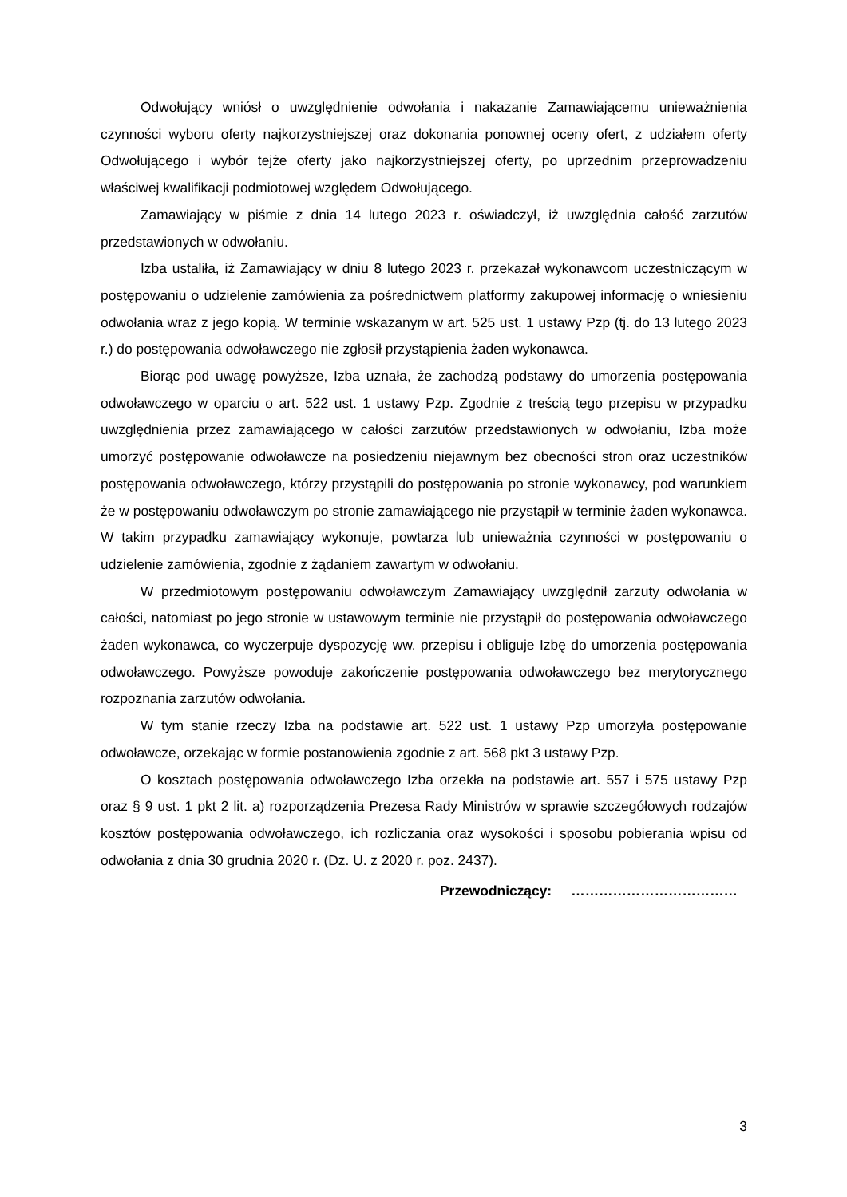Odwołujący wniósł o uwzględnienie odwołania i nakazanie Zamawiającemu unieważnienia czynności wyboru oferty najkorzystniejszej oraz dokonania ponownej oceny ofert, z udziałem oferty Odwołującego i wybór tejże oferty jako najkorzystniejszej oferty, po uprzednim przeprowadzeniu właściwej kwalifikacji podmiotowej względem Odwołującego.
Zamawiający w piśmie z dnia 14 lutego 2023 r. oświadczył, iż uwzględnia całość zarzutów przedstawionych w odwołaniu.
Izba ustaliła, iż Zamawiający w dniu 8 lutego 2023 r. przekazał wykonawcom uczestniczącym w postępowaniu o udzielenie zamówienia za pośrednictwem platformy zakupowej informację o wniesieniu odwołania wraz z jego kopią. W terminie wskazanym w art. 525 ust. 1 ustawy Pzp (tj. do 13 lutego 2023 r.) do postępowania odwoławczego nie zgłosił przystąpienia żaden wykonawca.
Biorąc pod uwagę powyższe, Izba uznała, że zachodzą podstawy do umorzenia postępowania odwoławczego w oparciu o art. 522 ust. 1 ustawy Pzp. Zgodnie z treścią tego przepisu w przypadku uwzględnienia przez zamawiającego w całości zarzutów przedstawionych w odwołaniu, Izba może umorzyć postępowanie odwoławcze na posiedzeniu niejawnym bez obecności stron oraz uczestników postępowania odwoławczego, którzy przystąpili do postępowania po stronie wykonawcy, pod warunkiem że w postępowaniu odwoławczym po stronie zamawiającego nie przystąpił w terminie żaden wykonawca. W takim przypadku zamawiający wykonuje, powtarza lub unieważnia czynności w postępowaniu o udzielenie zamówienia, zgodnie z żądaniem zawartym w odwołaniu.
W przedmiotowym postępowaniu odwoławczym Zamawiający uwzględnił zarzuty odwołania w całości, natomiast po jego stronie w ustawowym terminie nie przystąpił do postępowania odwoławczego żaden wykonawca, co wyczerpuje dyspozycję ww. przepisu i obliguje Izbę do umorzenia postępowania odwoławczego. Powyższe powoduje zakończenie postępowania odwoławczego bez merytorycznego rozpoznania zarzutów odwołania.
W tym stanie rzeczy Izba na podstawie art. 522 ust. 1 ustawy Pzp umorzyła postępowanie odwoławcze, orzekając w formie postanowienia zgodnie z art. 568 pkt 3 ustawy Pzp.
O kosztach postępowania odwoławczego Izba orzekła na podstawie art. 557 i 575 ustawy Pzp oraz § 9 ust. 1 pkt 2 lit. a) rozporządzenia Prezesa Rady Ministrów w sprawie szczegółowych rodzajów kosztów postępowania odwoławczego, ich rozliczania oraz wysokości i sposobu pobierania wpisu od odwołania z dnia 30 grudnia 2020 r. (Dz. U. z 2020 r. poz. 2437).
Przewodniczący: ………………………………
3